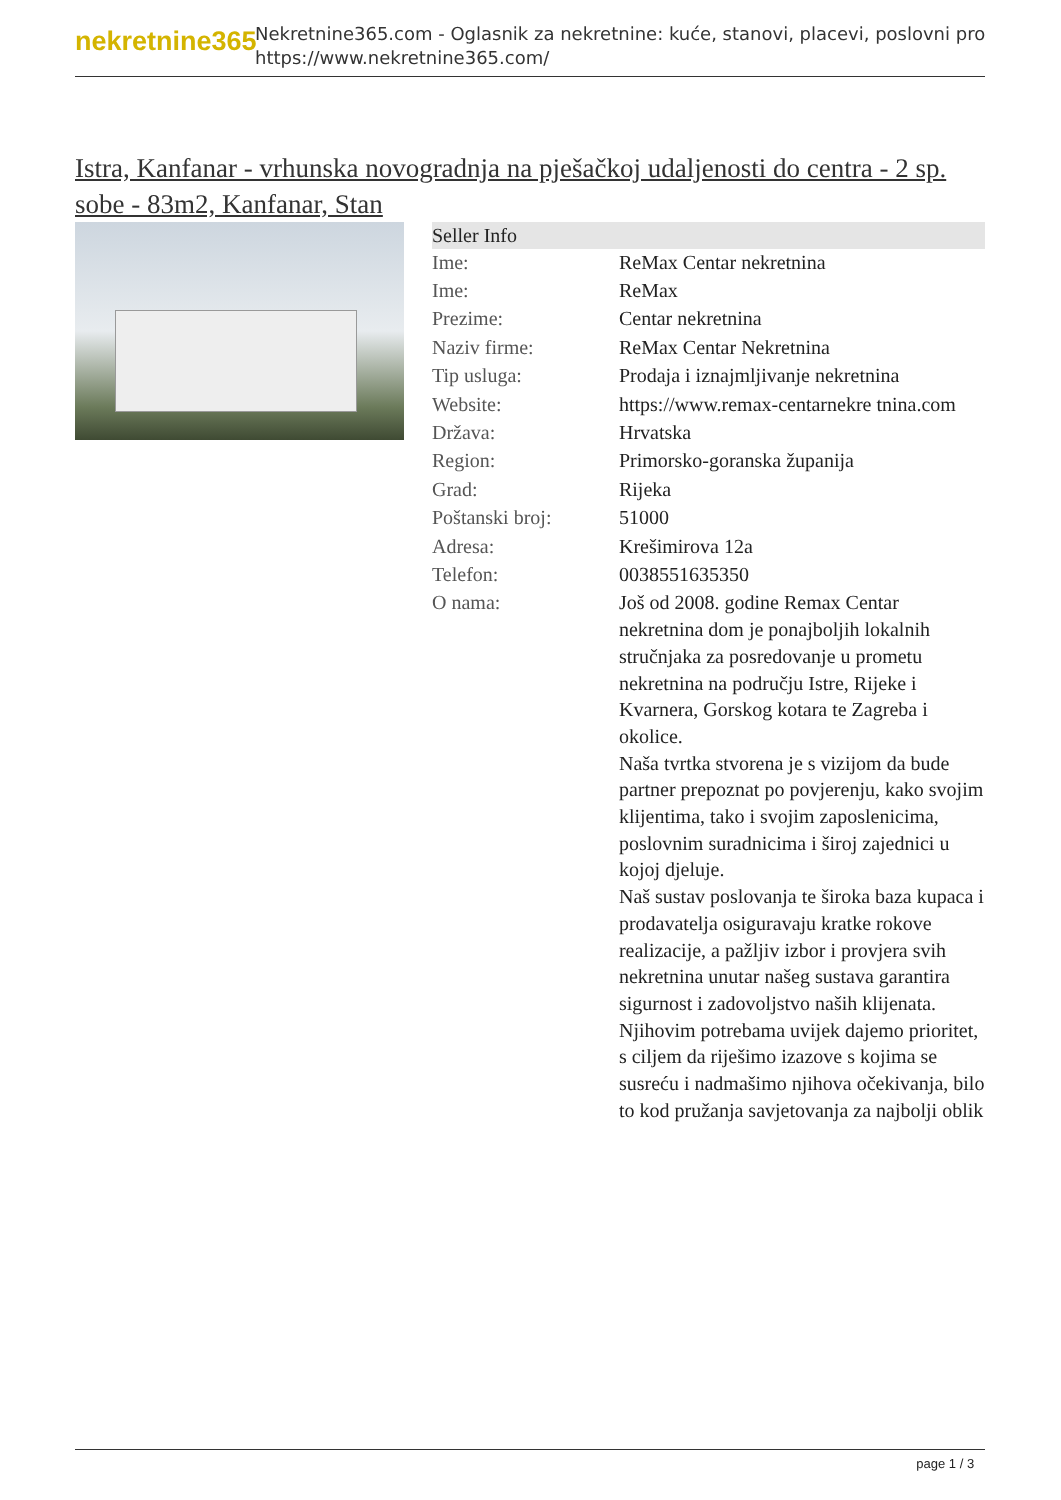nekretnine365
Nekretnine365.com - Oglasnik za nekretnine: kuće, stanovi, placevi, poslovni pro
https://www.nekretnine365.com/
Istra, Kanfanar - vrhunska novogradnja na pješačkoj udaljenosti do centra - 2 sp. sobe - 83m2, Kanfanar, Stan
| Seller Info | |
| --- | --- |
| Ime: | ReMax Centar nekretnina |
| Ime: | ReMax |
| Prezime: | Centar nekretnina |
| Naziv firme: | ReMax Centar Nekretnina |
| Tip usluga: | Prodaja i iznajmljivanje nekretnina |
| Website: | https://www.remax-centarnekre tnina.com |
| Država: | Hrvatska |
| Region: | Primorsko-goranska županija |
| Grad: | Rijeka |
| Poštanski broj: | 51000 |
| Adresa: | Krešimirova 12a |
| Telefon: | 0038551635350 |
| O nama: | Još od 2008. godine Remax Centar nekretnina dom je ponajboljih lokalnih stručnjaka za posredovanje u prometu nekretnina na području Istre, Rijeke i Kvarnera, Gorskog kotara te Zagreba i okolice. Naša tvrtka stvorena je s vizijom da bude partner prepoznat po povjerenju, kako svojim klijentima, tako i svojim zaposlenicima, poslovnim suradnicima i široj zajednici u kojoj djeluje. Naš sustav poslovanja te široka baza kupaca i prodavatelja osiguravaju kratke rokove realizacije, a pažljiv izbor i provjera svih nekretnina unutar našeg sustava garantira sigurnost i zadovoljstvo naših klijenata. Njihovim potrebama uvijek dajemo prioritet, s ciljem da riješimo izazove s kojima se susreću i nadmašimo njihova očekivanja, bilo to kod pružanja savjetovanja za najbolji oblik |
page 1 / 3